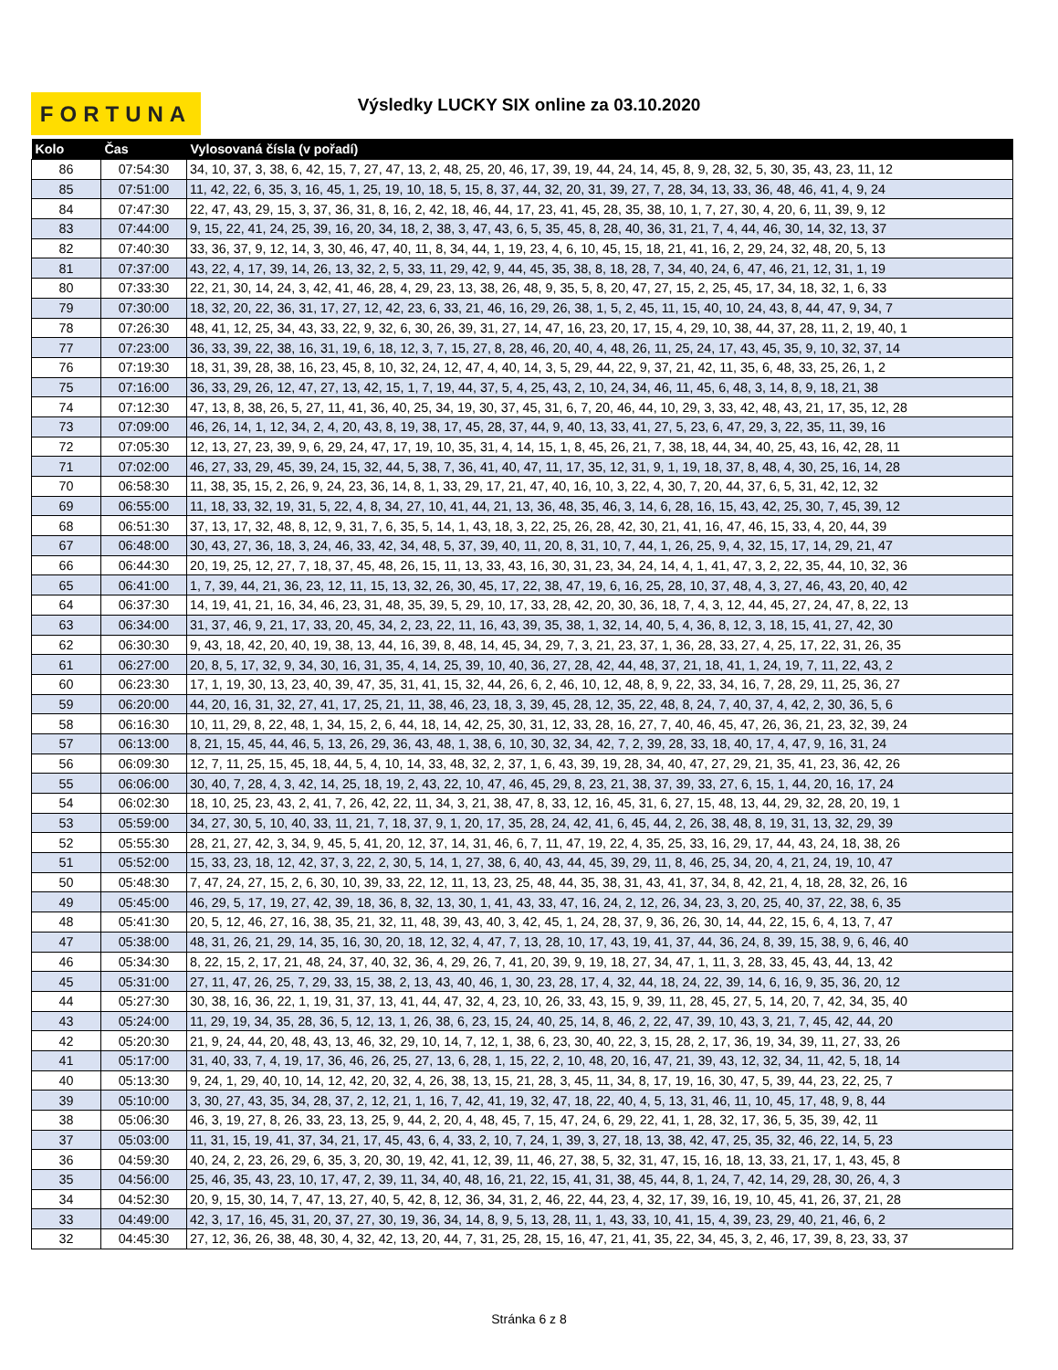FORTUNA
Výsledky LUCKY SIX online za 03.10.2020
| Kolo | Čas | Vylosovaná čísla (v pořadí) |
| --- | --- | --- |
| 86 | 07:54:30 | 34, 10, 37, 3, 38, 6, 42, 15, 7, 27, 47, 13, 2, 48, 25, 20, 46, 17, 39, 19, 44, 24, 14, 45, 8, 9, 28, 32, 5, 30, 35, 43, 23, 11, 12 |
| 85 | 07:51:00 | 11, 42, 22, 6, 35, 3, 16, 45, 1, 25, 19, 10, 18, 5, 15, 8, 37, 44, 32, 20, 31, 39, 27, 7, 28, 34, 13, 33, 36, 48, 46, 41, 4, 9, 24 |
| 84 | 07:47:30 | 22, 47, 43, 29, 15, 3, 37, 36, 31, 8, 16, 2, 42, 18, 46, 44, 17, 23, 41, 45, 28, 35, 38, 10, 1, 7, 27, 30, 4, 20, 6, 11, 39, 9, 12 |
| 83 | 07:44:00 | 9, 15, 22, 41, 24, 25, 39, 16, 20, 34, 18, 2, 38, 3, 47, 43, 6, 5, 35, 45, 8, 28, 40, 36, 31, 21, 7, 4, 44, 46, 30, 14, 32, 13, 37 |
| 82 | 07:40:30 | 33, 36, 37, 9, 12, 14, 3, 30, 46, 47, 40, 11, 8, 34, 44, 1, 19, 23, 4, 6, 10, 45, 15, 18, 21, 41, 16, 2, 29, 24, 32, 48, 20, 5, 13 |
| 81 | 07:37:00 | 43, 22, 4, 17, 39, 14, 26, 13, 32, 2, 5, 33, 11, 29, 42, 9, 44, 45, 35, 38, 8, 18, 28, 7, 34, 40, 24, 6, 47, 46, 21, 12, 31, 1, 19 |
| 80 | 07:33:30 | 22, 21, 30, 14, 24, 3, 42, 41, 46, 28, 4, 29, 23, 13, 38, 26, 48, 9, 35, 5, 8, 20, 47, 27, 15, 2, 25, 45, 17, 34, 18, 32, 1, 6, 33 |
| 79 | 07:30:00 | 18, 32, 20, 22, 36, 31, 17, 27, 12, 42, 23, 6, 33, 21, 46, 16, 29, 26, 38, 1, 5, 2, 45, 11, 15, 40, 10, 24, 43, 8, 44, 47, 9, 34, 7 |
| 78 | 07:26:30 | 48, 41, 12, 25, 34, 43, 33, 22, 9, 32, 6, 30, 26, 39, 31, 27, 14, 47, 16, 23, 20, 17, 15, 4, 29, 10, 38, 44, 37, 28, 11, 2, 19, 40, 1 |
| 77 | 07:23:00 | 36, 33, 39, 22, 38, 16, 31, 19, 6, 18, 12, 3, 7, 15, 27, 8, 28, 46, 20, 40, 4, 48, 26, 11, 25, 24, 17, 43, 45, 35, 9, 10, 32, 37, 14 |
| 76 | 07:19:30 | 18, 31, 39, 28, 38, 16, 23, 45, 8, 10, 32, 24, 12, 47, 4, 40, 14, 3, 5, 29, 44, 22, 9, 37, 21, 42, 11, 35, 6, 48, 33, 25, 26, 1, 2 |
| 75 | 07:16:00 | 36, 33, 29, 26, 12, 47, 27, 13, 42, 15, 1, 7, 19, 44, 37, 5, 4, 25, 43, 2, 10, 24, 34, 46, 11, 45, 6, 48, 3, 14, 8, 9, 18, 21, 38 |
| 74 | 07:12:30 | 47, 13, 8, 38, 26, 5, 27, 11, 41, 36, 40, 25, 34, 19, 30, 37, 45, 31, 6, 7, 20, 46, 44, 10, 29, 3, 33, 42, 48, 43, 21, 17, 35, 12, 28 |
| 73 | 07:09:00 | 46, 26, 14, 1, 12, 34, 2, 4, 20, 43, 8, 19, 38, 17, 45, 28, 37, 44, 9, 40, 13, 33, 41, 27, 5, 23, 6, 47, 29, 3, 22, 35, 11, 39, 16 |
| 72 | 07:05:30 | 12, 13, 27, 23, 39, 9, 6, 29, 24, 47, 17, 19, 10, 35, 31, 4, 14, 15, 1, 8, 45, 26, 21, 7, 38, 18, 44, 34, 40, 25, 43, 16, 42, 28, 11 |
| 71 | 07:02:00 | 46, 27, 33, 29, 45, 39, 24, 15, 32, 44, 5, 38, 7, 36, 41, 40, 47, 11, 17, 35, 12, 31, 9, 1, 19, 18, 37, 8, 48, 4, 30, 25, 16, 14, 28 |
| 70 | 06:58:30 | 11, 38, 35, 15, 2, 26, 9, 24, 23, 36, 14, 8, 1, 33, 29, 17, 21, 47, 40, 16, 10, 3, 22, 4, 30, 7, 20, 44, 37, 6, 5, 31, 42, 12, 32 |
| 69 | 06:55:00 | 11, 18, 33, 32, 19, 31, 5, 22, 4, 8, 34, 27, 10, 41, 44, 21, 13, 36, 48, 35, 46, 3, 14, 6, 28, 16, 15, 43, 42, 25, 30, 7, 45, 39, 12 |
| 68 | 06:51:30 | 37, 13, 17, 32, 48, 8, 12, 9, 31, 7, 6, 35, 5, 14, 1, 43, 18, 3, 22, 25, 26, 28, 42, 30, 21, 41, 16, 47, 46, 15, 33, 4, 20, 44, 39 |
| 67 | 06:48:00 | 30, 43, 27, 36, 18, 3, 24, 46, 33, 42, 34, 48, 5, 37, 39, 40, 11, 20, 8, 31, 10, 7, 44, 1, 26, 25, 9, 4, 32, 15, 17, 14, 29, 21, 47 |
| 66 | 06:44:30 | 20, 19, 25, 12, 27, 7, 18, 37, 45, 48, 26, 15, 11, 13, 33, 43, 16, 30, 31, 23, 34, 24, 14, 4, 1, 41, 47, 3, 2, 22, 35, 44, 10, 32, 36 |
| 65 | 06:41:00 | 1, 7, 39, 44, 21, 36, 23, 12, 11, 15, 13, 32, 26, 30, 45, 17, 22, 38, 47, 19, 6, 16, 25, 28, 10, 37, 48, 4, 3, 27, 46, 43, 20, 40, 42 |
| 64 | 06:37:30 | 14, 19, 41, 21, 16, 34, 46, 23, 31, 48, 35, 39, 5, 29, 10, 17, 33, 28, 42, 20, 30, 36, 18, 7, 4, 3, 12, 44, 45, 27, 24, 47, 8, 22, 13 |
| 63 | 06:34:00 | 31, 37, 46, 9, 21, 17, 33, 20, 45, 34, 2, 23, 22, 11, 16, 43, 39, 35, 38, 1, 32, 14, 40, 5, 4, 36, 8, 12, 3, 18, 15, 41, 27, 42, 30 |
| 62 | 06:30:30 | 9, 43, 18, 42, 20, 40, 19, 38, 13, 44, 16, 39, 8, 48, 14, 45, 34, 29, 7, 3, 21, 23, 37, 1, 36, 28, 33, 27, 4, 25, 17, 22, 31, 26, 35 |
| 61 | 06:27:00 | 20, 8, 5, 17, 32, 9, 34, 30, 16, 31, 35, 4, 14, 25, 39, 10, 40, 36, 27, 28, 42, 44, 48, 37, 21, 18, 41, 1, 24, 19, 7, 11, 22, 43, 2 |
| 60 | 06:23:30 | 17, 1, 19, 30, 13, 23, 40, 39, 47, 35, 31, 41, 15, 32, 44, 26, 6, 2, 46, 10, 12, 48, 8, 9, 22, 33, 34, 16, 7, 28, 29, 11, 25, 36, 27 |
| 59 | 06:20:00 | 44, 20, 16, 31, 32, 27, 41, 17, 25, 21, 11, 38, 46, 23, 18, 3, 39, 45, 28, 12, 35, 22, 48, 8, 24, 7, 40, 37, 4, 42, 2, 30, 36, 5, 6 |
| 58 | 06:16:30 | 10, 11, 29, 8, 22, 48, 1, 34, 15, 2, 6, 44, 18, 14, 42, 25, 30, 31, 12, 33, 28, 16, 27, 7, 40, 46, 45, 47, 26, 36, 21, 23, 32, 39, 24 |
| 57 | 06:13:00 | 8, 21, 15, 45, 44, 46, 5, 13, 26, 29, 36, 43, 48, 1, 38, 6, 10, 30, 32, 34, 42, 7, 2, 39, 28, 33, 18, 40, 17, 4, 47, 9, 16, 31, 24 |
| 56 | 06:09:30 | 12, 7, 11, 25, 15, 45, 18, 44, 5, 4, 10, 14, 33, 48, 32, 2, 37, 1, 6, 43, 39, 19, 28, 34, 40, 47, 27, 29, 21, 35, 41, 23, 36, 42, 26 |
| 55 | 06:06:00 | 30, 40, 7, 28, 4, 3, 42, 14, 25, 18, 19, 2, 43, 22, 10, 47, 46, 45, 29, 8, 23, 21, 38, 37, 39, 33, 27, 6, 15, 1, 44, 20, 16, 17, 24 |
| 54 | 06:02:30 | 18, 10, 25, 23, 43, 2, 41, 7, 26, 42, 22, 11, 34, 3, 21, 38, 47, 8, 33, 12, 16, 45, 31, 6, 27, 15, 48, 13, 44, 29, 32, 28, 20, 19, 1 |
| 53 | 05:59:00 | 34, 27, 30, 5, 10, 40, 33, 11, 21, 7, 18, 37, 9, 1, 20, 17, 35, 28, 24, 42, 41, 6, 45, 44, 2, 26, 38, 48, 8, 19, 31, 13, 32, 29, 39 |
| 52 | 05:55:30 | 28, 21, 27, 42, 3, 34, 9, 45, 5, 41, 20, 12, 37, 14, 31, 46, 6, 7, 11, 47, 19, 22, 4, 35, 25, 33, 16, 29, 17, 44, 43, 24, 18, 38, 26 |
| 51 | 05:52:00 | 15, 33, 23, 18, 12, 42, 37, 3, 22, 2, 30, 5, 14, 1, 27, 38, 6, 40, 43, 44, 45, 39, 29, 11, 8, 46, 25, 34, 20, 4, 21, 24, 19, 10, 47 |
| 50 | 05:48:30 | 7, 47, 24, 27, 15, 2, 6, 30, 10, 39, 33, 22, 12, 11, 13, 23, 25, 48, 44, 35, 38, 31, 43, 41, 37, 34, 8, 42, 21, 4, 18, 28, 32, 26, 16 |
| 49 | 05:45:00 | 46, 29, 5, 17, 19, 27, 42, 39, 18, 36, 8, 32, 13, 30, 1, 41, 43, 33, 47, 16, 24, 2, 12, 26, 34, 23, 3, 20, 25, 40, 37, 22, 38, 6, 35 |
| 48 | 05:41:30 | 20, 5, 12, 46, 27, 16, 38, 35, 21, 32, 11, 48, 39, 43, 40, 3, 42, 45, 1, 24, 28, 37, 9, 36, 26, 30, 14, 44, 22, 15, 6, 4, 13, 7, 47 |
| 47 | 05:38:00 | 48, 31, 26, 21, 29, 14, 35, 16, 30, 20, 18, 12, 32, 4, 47, 7, 13, 28, 10, 17, 43, 19, 41, 37, 44, 36, 24, 8, 39, 15, 38, 9, 6, 46, 40 |
| 46 | 05:34:30 | 8, 22, 15, 2, 17, 21, 48, 24, 37, 40, 32, 36, 4, 29, 26, 7, 41, 20, 39, 9, 19, 18, 27, 34, 47, 1, 11, 3, 28, 33, 45, 43, 44, 13, 42 |
| 45 | 05:31:00 | 27, 11, 47, 26, 25, 7, 29, 33, 15, 38, 2, 13, 43, 40, 46, 1, 30, 23, 28, 17, 4, 32, 44, 18, 24, 22, 39, 14, 6, 16, 9, 35, 36, 20, 12 |
| 44 | 05:27:30 | 30, 38, 16, 36, 22, 1, 19, 31, 37, 13, 41, 44, 47, 32, 4, 23, 10, 26, 33, 43, 15, 9, 39, 11, 28, 45, 27, 5, 14, 20, 7, 42, 34, 35, 40 |
| 43 | 05:24:00 | 11, 29, 19, 34, 35, 28, 36, 5, 12, 13, 1, 26, 38, 6, 23, 15, 24, 40, 25, 14, 8, 46, 2, 22, 47, 39, 10, 43, 3, 21, 7, 45, 42, 44, 20 |
| 42 | 05:20:30 | 21, 9, 24, 44, 20, 48, 43, 13, 46, 32, 29, 10, 14, 7, 12, 1, 38, 6, 23, 30, 40, 22, 3, 15, 28, 2, 17, 36, 19, 34, 39, 11, 27, 33, 26 |
| 41 | 05:17:00 | 31, 40, 33, 7, 4, 19, 17, 36, 46, 26, 25, 27, 13, 6, 28, 1, 15, 22, 2, 10, 48, 20, 16, 47, 21, 39, 43, 12, 32, 34, 11, 42, 5, 18, 14 |
| 40 | 05:13:30 | 9, 24, 1, 29, 40, 10, 14, 12, 42, 20, 32, 4, 26, 38, 13, 15, 21, 28, 3, 45, 11, 34, 8, 17, 19, 16, 30, 47, 5, 39, 44, 23, 22, 25, 7 |
| 39 | 05:10:00 | 3, 30, 27, 43, 35, 34, 28, 37, 2, 12, 21, 1, 16, 7, 42, 41, 19, 32, 47, 18, 22, 40, 4, 5, 13, 31, 46, 11, 10, 45, 17, 48, 9, 8, 44 |
| 38 | 05:06:30 | 46, 3, 19, 27, 8, 26, 33, 23, 13, 25, 9, 44, 2, 20, 4, 48, 45, 7, 15, 47, 24, 6, 29, 22, 41, 1, 28, 32, 17, 36, 5, 35, 39, 42, 11 |
| 37 | 05:03:00 | 11, 31, 15, 19, 41, 37, 34, 21, 17, 45, 43, 6, 4, 33, 2, 10, 7, 24, 1, 39, 3, 27, 18, 13, 38, 42, 47, 25, 35, 32, 46, 22, 14, 5, 23 |
| 36 | 04:59:30 | 40, 24, 2, 23, 26, 29, 6, 35, 3, 20, 30, 19, 42, 41, 12, 39, 11, 46, 27, 38, 5, 32, 31, 47, 15, 16, 18, 13, 33, 21, 17, 1, 43, 45, 8 |
| 35 | 04:56:00 | 25, 46, 35, 43, 23, 10, 17, 47, 2, 39, 11, 34, 40, 48, 16, 21, 22, 15, 41, 31, 38, 45, 44, 8, 1, 24, 7, 42, 14, 29, 28, 30, 26, 4, 3 |
| 34 | 04:52:30 | 20, 9, 15, 30, 14, 7, 47, 13, 27, 40, 5, 42, 8, 12, 36, 34, 31, 2, 46, 22, 44, 23, 4, 32, 17, 39, 16, 19, 10, 45, 41, 26, 37, 21, 28 |
| 33 | 04:49:00 | 42, 3, 17, 16, 45, 31, 20, 37, 27, 30, 19, 36, 34, 14, 8, 9, 5, 13, 28, 11, 1, 43, 33, 10, 41, 15, 4, 39, 23, 29, 40, 21, 46, 6, 2 |
| 32 | 04:45:30 | 27, 12, 36, 26, 38, 48, 30, 4, 32, 42, 13, 20, 44, 7, 31, 25, 28, 15, 16, 47, 21, 41, 35, 22, 34, 45, 3, 2, 46, 17, 39, 8, 23, 33, 37 |
Stránka 6 z 8